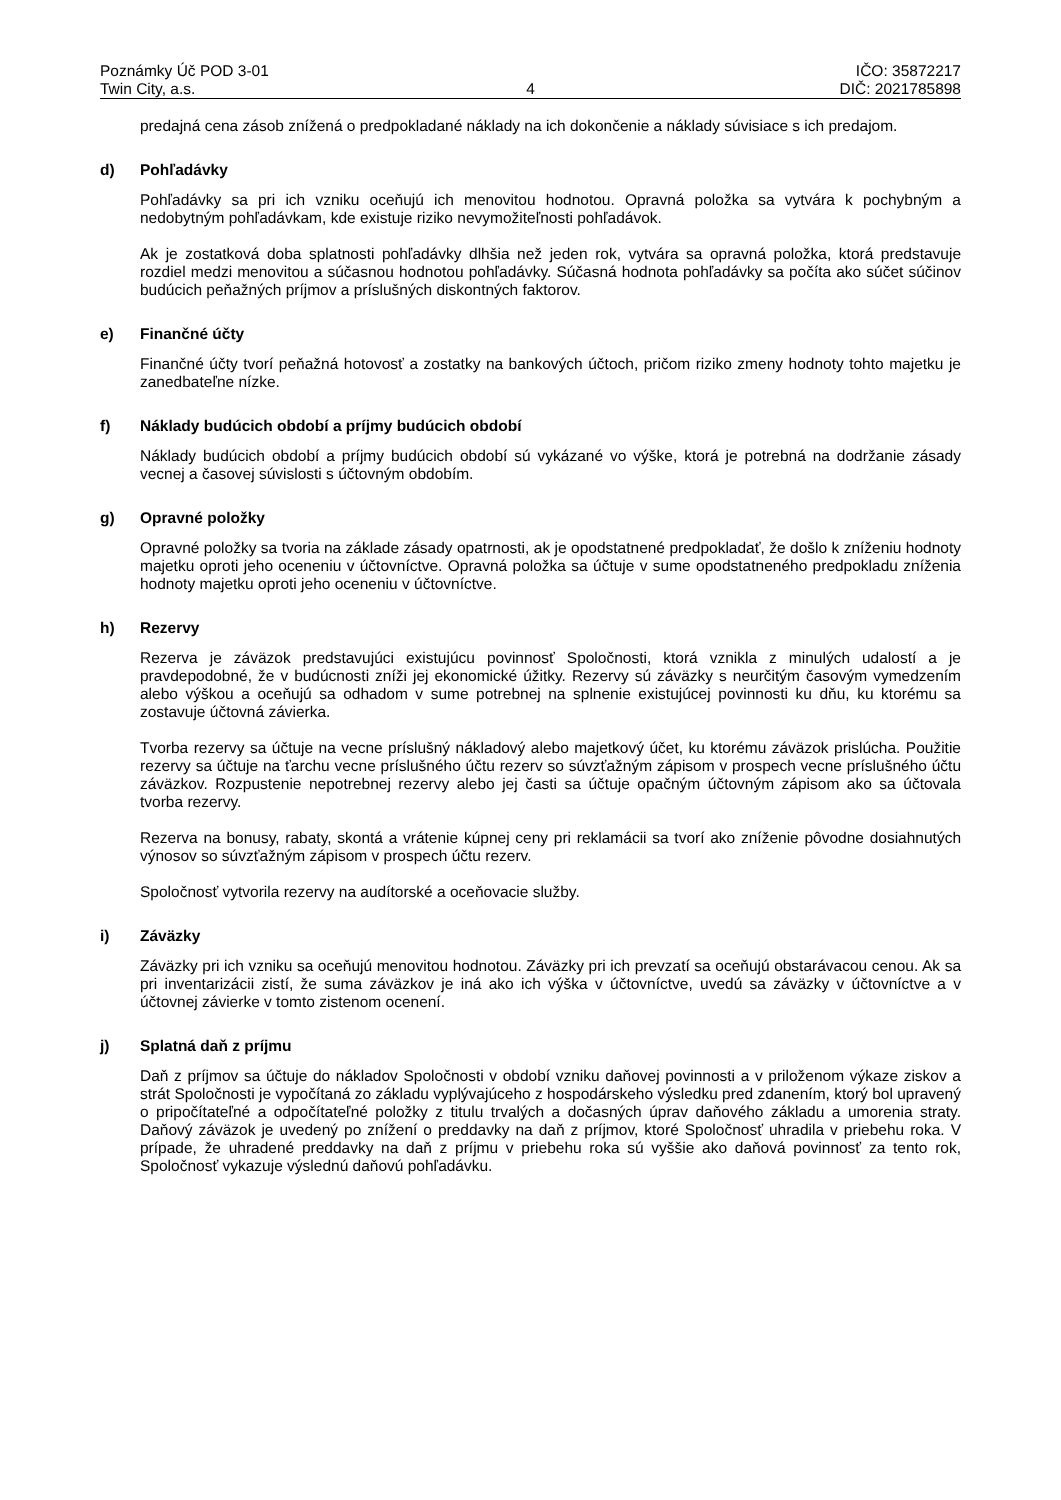Poznámky Úč POD 3-01
Twin City, a.s.
4 IČO: 35872217
DIČ: 2021785898
predajná cena zásob znížená o predpokladané náklady na ich dokončenie a náklady súvisiace s ich predajom.
d) Pohľadávky
Pohľadávky sa pri ich vzniku oceňujú ich menovitou hodnotou. Opravná položka sa vytvára k pochybným a nedobytným pohľadávkam, kde existuje riziko nevymožiteľnosti pohľadávok.
Ak je zostatková doba splatnosti pohľadávky dlhšia než jeden rok, vytvára sa opravná položka, ktorá predstavuje rozdiel medzi menovitou a súčasnou hodnotou pohľadávky. Súčasná hodnota pohľadávky sa počíta ako súčet súčinov budúcich peňažných príjmov a príslušných diskontných faktorov.
e) Finančné účty
Finančné účty tvorí peňažná hotovosť a zostatky na bankových účtoch, pričom riziko zmeny hodnoty tohto majetku je zanedbateľne nízke.
f) Náklady budúcich období a príjmy budúcich období
Náklady budúcich období a príjmy budúcich období sú vykázané vo výške, ktorá je potrebná na dodržanie zásady vecnej a časovej súvislosti s účtovným obdobím.
g) Opravné položky
Opravné položky sa tvoria na základe zásady opatrnosti, ak je opodstatnené predpokladať, že došlo k zníženiu hodnoty majetku oproti jeho oceneniu v účtovníctve. Opravná položka sa účtuje v sume opodstatneného predpokladu zníženia hodnoty majetku oproti jeho oceneniu v účtovníctve.
h) Rezervy
Rezerva je záväzok predstavujúci existujúcu povinnosť Spoločnosti, ktorá vznikla z minulých udalostí a je pravdepodobné, že v budúcnosti zníži jej ekonomické úžitky. Rezervy sú záväzky s neurčitým časovým vymedzením alebo výškou a oceňujú sa odhadom v sume potrebnej na splnenie existujúcej povinnosti ku dňu, ku ktorému sa zostavuje účtovná závierka.
Tvorba rezervy sa účtuje na vecne príslušný nákladový alebo majetkový účet, ku ktorému záväzok prislúcha. Použitie rezervy sa účtuje na ťarchu vecne príslušného účtu rezerv so súvzťažným zápisom v prospech vecne príslušného účtu záväzkov. Rozpustenie nepotrebnej rezervy alebo jej časti sa účtuje opačným účtovným zápisom ako sa účtovala tvorba rezervy.
Rezerva na bonusy, rabaty, skontá a vrátenie kúpnej ceny pri reklamácii sa tvorí ako zníženie pôvodne dosiahnutých výnosov so súvzťažným zápisom v prospech účtu rezerv.
Spoločnosť vytvorila rezervy na audítorské a oceňovacie služby.
i) Záväzky
Záväzky pri ich vzniku sa oceňujú menovitou hodnotou. Záväzky pri ich prevzatí sa oceňujú obstarávacou cenou. Ak sa pri inventarizácii zistí, že suma záväzkov je iná ako ich výška v účtovníctve, uvedú sa záväzky v účtovníctve a v účtovnej závierke v tomto zistenom ocenení.
j) Splatná daň z príjmu
Daň z príjmov sa účtuje do nákladov Spoločnosti v období vzniku daňovej povinnosti a v priloženom výkaze ziskov a strát Spoločnosti je vypočítaná zo základu vyplývajúceho z hospodárskeho výsledku pred zdanením, ktorý bol upravený o pripočítateľné a odpočítateľné položky z titulu trvalých a dočasných úprav daňového základu a umorenia straty. Daňový záväzok je uvedený po znížení o preddavky na daň z príjmov, ktoré Spoločnosť uhradila v priebehu roka. V prípade, že uhradené preddavky na daň z príjmu v priebehu roka sú vyššie ako daňová povinnosť za tento rok, Spoločnosť vykazuje výslednú daňovú pohľadávku.